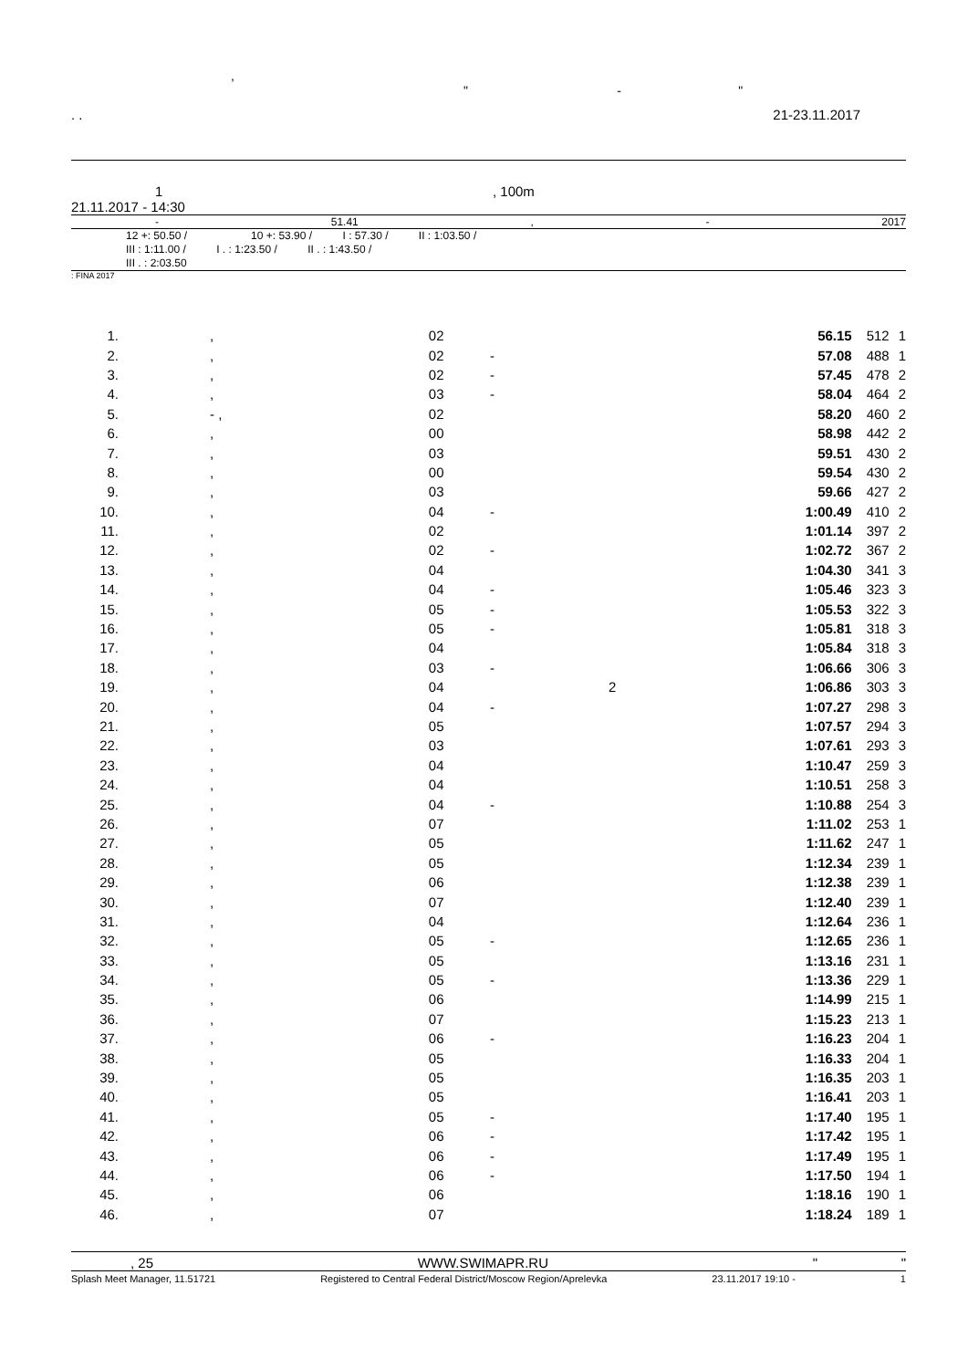,
" - "
. . 21-23.11.2017
1, 100m
21.11.2017 - 14:30
- 51.41, - 2017
12 +: 50.50 / 10 +: 53.90 / I : 57.30 / II : 1:03.50 /
III : 1:11.00 / I . : 1:23.50 / II . : 1:43.50 /
III . : 2:03.50
: FINA 2017
| 1. | , | 02 | | 56.15 | 512 | 1 |
| 2. | , | 02 | - | 57.08 | 488 | 1 |
| 3. | , | 02 | - | 57.45 | 478 | 2 |
| 4. | , | 03 | - | 58.04 | 464 | 2 |
| 5. | - , | 02 | | 58.20 | 460 | 2 |
| 6. | , | 00 | | 58.98 | 442 | 2 |
| 7. | , | 03 | | 59.51 | 430 | 2 |
| 8. | , | 00 | | 59.54 | 430 | 2 |
| 9. | , | 03 | | 59.66 | 427 | 2 |
| 10. | , | 04 | - | 1:00.49 | 410 | 2 |
| 11. | , | 02 | | 1:01.14 | 397 | 2 |
| 12. | , | 02 | - | 1:02.72 | 367 | 2 |
| 13. | , | 04 | | 1:04.30 | 341 | 3 |
| 14. | , | 04 | - | 1:05.46 | 323 | 3 |
| 15. | , | 05 | - | 1:05.53 | 322 | 3 |
| 16. | , | 05 | - | 1:05.81 | 318 | 3 |
| 17. | , | 04 | | 1:05.84 | 318 | 3 |
| 18. | , | 03 | - | 1:06.66 | 306 | 3 |
| 19. | , | 04 | 2 | 1:06.86 | 303 | 3 |
| 20. | , | 04 | - | 1:07.27 | 298 | 3 |
| 21. | , | 05 | | 1:07.57 | 294 | 3 |
| 22. | , | 03 | | 1:07.61 | 293 | 3 |
| 23. | , | 04 | | 1:10.47 | 259 | 3 |
| 24. | , | 04 | | 1:10.51 | 258 | 3 |
| 25. | , | 04 | - | 1:10.88 | 254 | 3 |
| 26. | , | 07 | | 1:11.02 | 253 | 1 |
| 27. | , | 05 | | 1:11.62 | 247 | 1 |
| 28. | , | 05 | | 1:12.34 | 239 | 1 |
| 29. | , | 06 | | 1:12.38 | 239 | 1 |
| 30. | , | 07 | | 1:12.40 | 239 | 1 |
| 31. | , | 04 | | 1:12.64 | 236 | 1 |
| 32. | , | 05 | - | 1:12.65 | 236 | 1 |
| 33. | , | 05 | | 1:13.16 | 231 | 1 |
| 34. | , | 05 | - | 1:13.36 | 229 | 1 |
| 35. | , | 06 | | 1:14.99 | 215 | 1 |
| 36. | , | 07 | | 1:15.23 | 213 | 1 |
| 37. | , | 06 | - | 1:16.23 | 204 | 1 |
| 38. | , | 05 | | 1:16.33 | 204 | 1 |
| 39. | , | 05 | | 1:16.35 | 203 | 1 |
| 40. | , | 05 | | 1:16.41 | 203 | 1 |
| 41. | , | 05 | - | 1:17.40 | 195 | 1 |
| 42. | , | 06 | - | 1:17.42 | 195 | 1 |
| 43. | , | 06 | - | 1:17.49 | 195 | 1 |
| 44. | , | 06 | - | 1:17.50 | 194 | 1 |
| 45. | , | 06 | | 1:18.16 | 190 | 1 |
| 46. | , | 07 | | 1:18.24 | 189 | 1 |
, 25 WWW.SWIMAPR.RU " "
Splash Meet Manager, 11.51721 Registered to Central Federal District/Moscow Region/Aprelevka 23.11.2017 19:10 - 1